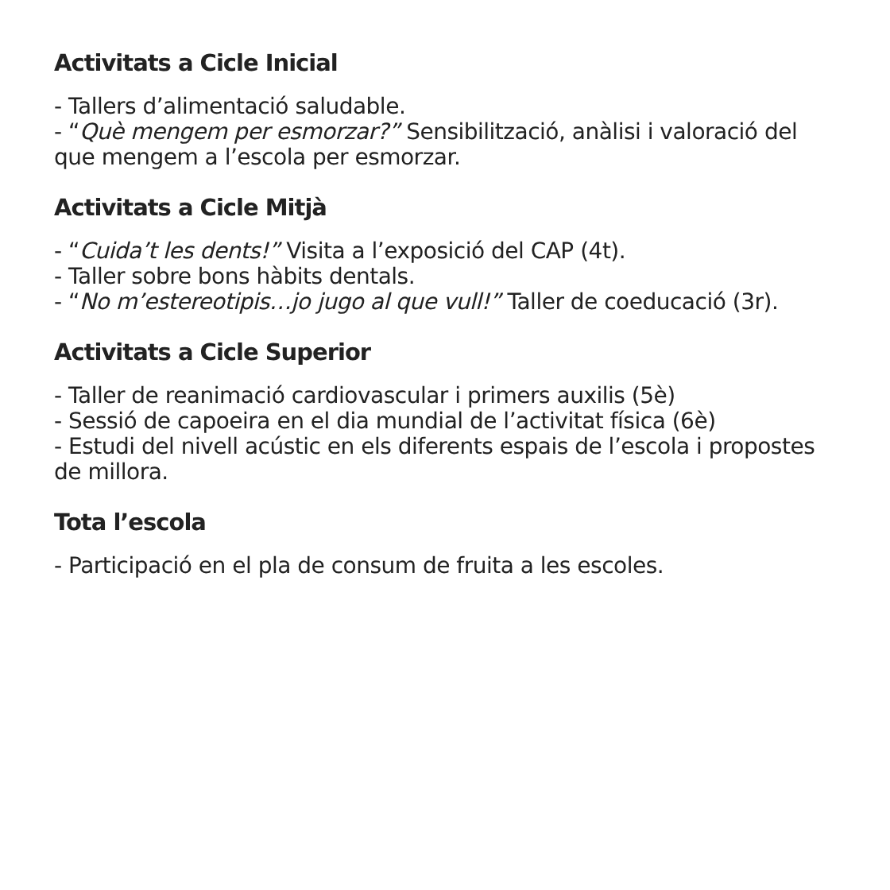Activitats a Cicle Inicial
- Tallers d’alimentació saludable.
- “Què mengem per esmorzar?” Sensibilització, anàlisi i valoració del que mengem a l’escola per esmorzar.
Activitats a Cicle Mitjà
- “Cuida’t les dents!” Visita a l’exposició del CAP (4t).
- Taller sobre bons hàbits dentals.
- “No m’estereotipis…jo jugo al que vull!” Taller de coeducació (3r).
Activitats a Cicle Superior
- Taller de reanimació cardiovascular i primers auxilis (5è)
- Sessió de capoeira en el dia mundial de l’activitat física (6è)
- Estudi del nivell acústic en els diferents espais de l’escola i propostes de millora.
Tota l’escola
- Participació en el pla de consum de fruita a les escoles.